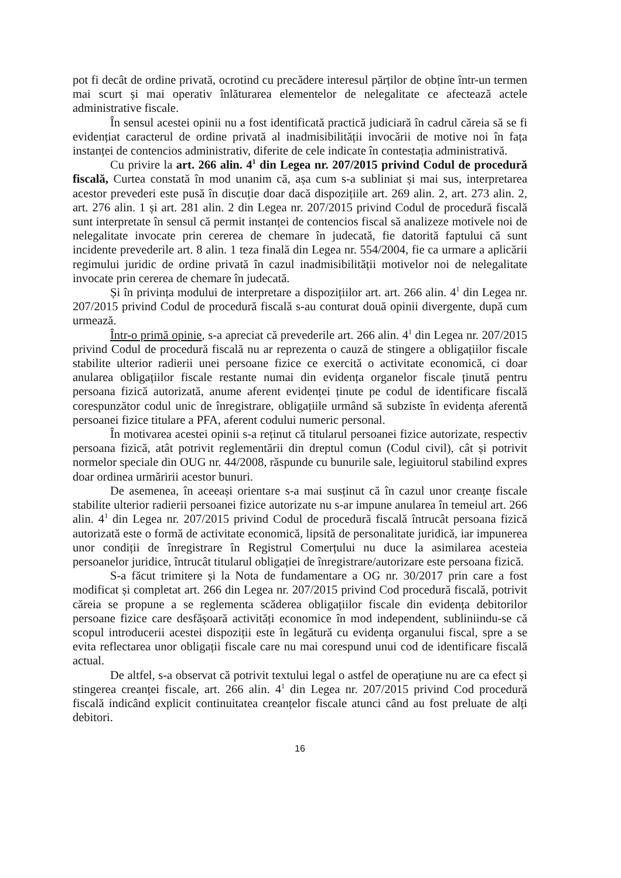pot fi decât de ordine privată, ocrotind cu precădere interesul părților de obține într-un termen mai scurt și mai operativ înlăturarea elementelor de nelegalitate ce afectează actele administrative fiscale.
În sensul acestei opinii nu a fost identificată practică judiciară în cadrul căreia să se fi evidențiat caracterul de ordine privată al inadmisibilității invocării de motive noi în fața instanței de contencios administrativ, diferite de cele indicate în contestația administrativă.
Cu privire la art. 266 alin. 4<sup>1</sup> din Legea nr. 207/2015 privind Codul de procedură fiscală, Curtea constată în mod unanim că, așa cum s-a subliniat și mai sus, interpretarea acestor prevederi este pusă în discuție doar dacă dispozițiile art. 269 alin. 2, art. 273 alin. 2, art. 276 alin. 1 și art. 281 alin. 2 din Legea nr. 207/2015 privind Codul de procedură fiscală sunt interpretate în sensul că permit instanței de contencios fiscal să analizeze motivele noi de nelegalitate invocate prin cererea de chemare în judecată, fie datorită faptului că sunt incidente prevederile art. 8 alin. 1 teza finală din Legea nr. 554/2004, fie ca urmare a aplicării regimului juridic de ordine privată în cazul inadmisibilității motivelor noi de nelegalitate invocate prin cererea de chemare în judecată.
Și în privința modului de interpretare a dispozițiilor art. art. 266 alin. 4<sup>1</sup> din Legea nr. 207/2015 privind Codul de procedură fiscală s-au conturat două opinii divergente, după cum urmează.
Într-o primă opinie, s-a apreciat că prevederile art. 266 alin. 4<sup>1</sup> din Legea nr. 207/2015 privind Codul de procedură fiscală nu ar reprezenta o cauză de stingere a obligațiilor fiscale stabilite ulterior radierii unei persoane fizice ce exercită o activitate economică, ci doar anularea obligațiilor fiscale restante numai din evidența organelor fiscale ținută pentru persoana fizică autorizată, anume aferent evidenței ținute pe codul de identificare fiscală corespunzător codul unic de înregistrare, obligațiile urmând să subziste în evidența aferentă persoanei fizice titulare a PFA, aferent codului numeric personal.
În motivarea acestei opinii s-a reținut că titularul persoanei fizice autorizate, respectiv persoana fizică, atât potrivit reglementării din dreptul comun (Codul civil), cât și potrivit normelor speciale din OUG nr. 44/2008, răspunde cu bunurile sale, legiuitorul stabilind expres doar ordinea urmăririi acestor bunuri.
De asemenea, în aceeași orientare s-a mai susținut că în cazul unor creanțe fiscale stabilite ulterior radierii persoanei fizice autorizate nu s-ar impune anularea în temeiul art. 266 alin. 4<sup>1</sup> din Legea nr. 207/2015 privind Codul de procedură fiscală întrucât persoana fizică autorizată este o formă de activitate economică, lipsită de personalitate juridică, iar impunerea unor condiții de înregistrare în Registrul Comerțului nu duce la asimilarea acesteia persoanelor juridice, întrucât titularul obligației de înregistrare/autorizare este persoana fizică.
S-a făcut trimitere și la Nota de fundamentare a OG nr. 30/2017 prin care a fost modificat și completat art. 266 din Legea nr. 207/2015 privind Cod procedură fiscală, potrivit căreia se propune a se reglementa scăderea obligațiilor fiscale din evidența debitorilor persoane fizice care desfășoară activități economice în mod independent, subliniindu-se că scopul introducerii acestei dispoziții este în legătură cu evidența organului fiscal, spre a se evita reflectarea unor obligații fiscale care nu mai corespund unui cod de identificare fiscală actual.
De altfel, s-a observat că potrivit textului legal o astfel de operațiune nu are ca efect și stingerea creanței fiscale, art. 266 alin. 4<sup>1</sup> din Legea nr. 207/2015 privind Cod procedură fiscală indicând explicit continuitatea creanțelor fiscale atunci când au fost preluate de alți debitori.
16